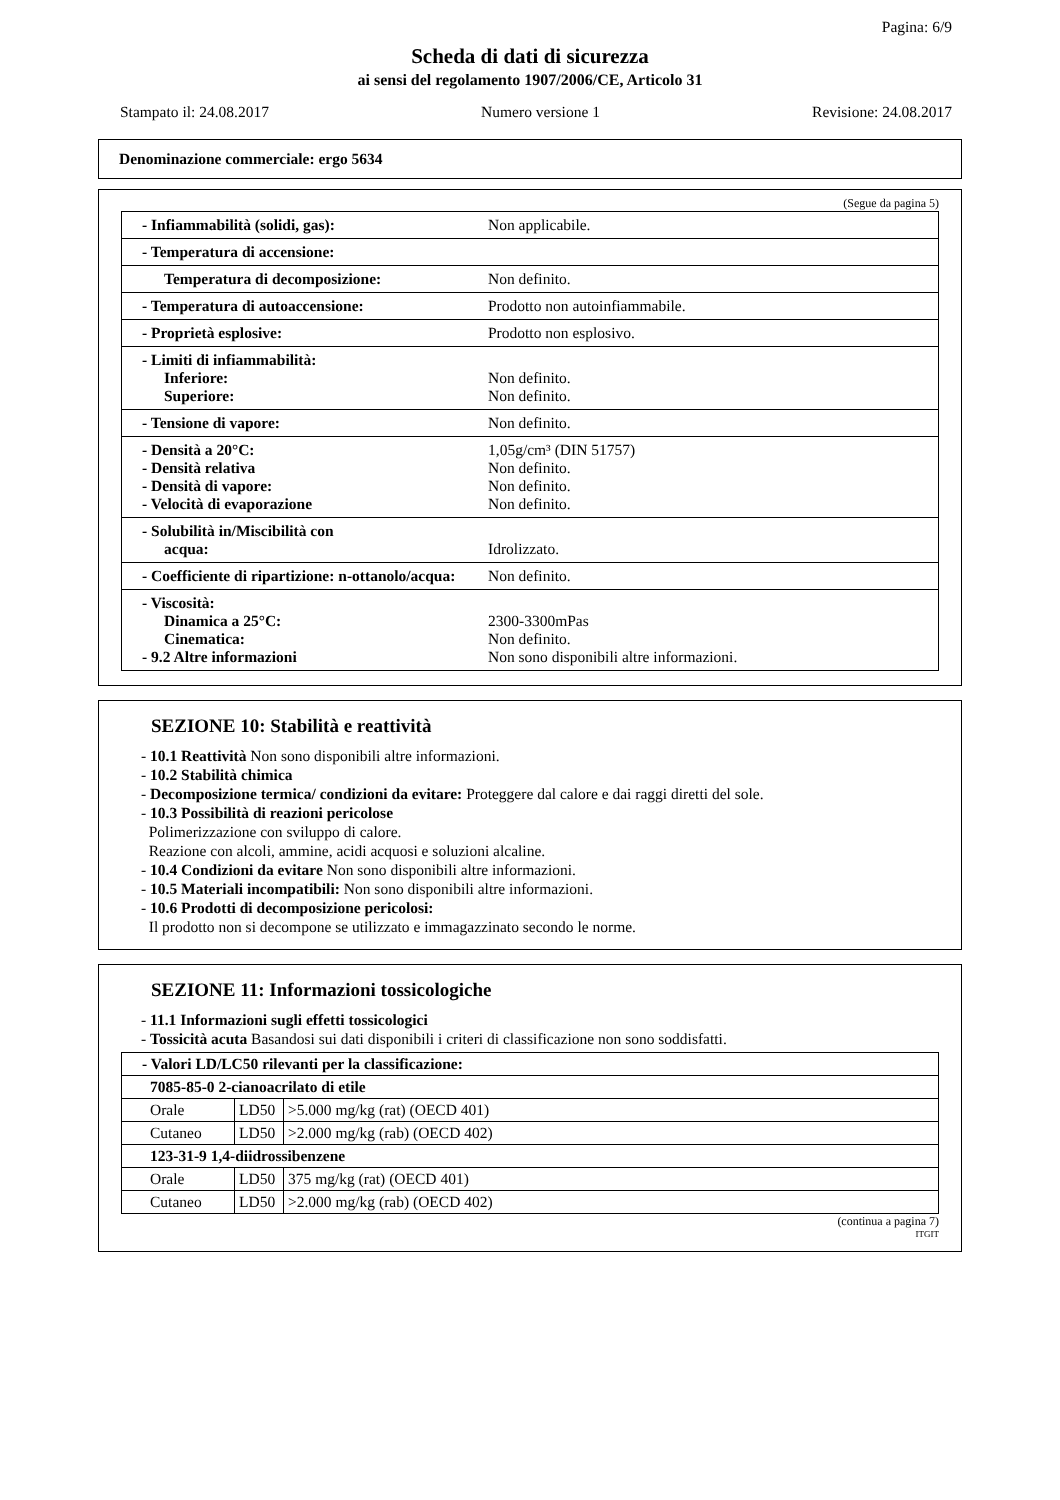Pagina: 6/9
Scheda di dati di sicurezza
ai sensi del regolamento 1907/2006/CE, Articolo 31
Stampato il: 24.08.2017 Numero versione 1 Revisione: 24.08.2017
Denominazione commerciale: ergo 5634
(Segue da pagina 5)
| - Infiammabilità (solidi, gas): | Non applicabile. |
| - Temperatura di accensione: | |
| Temperatura di decomposizione: | Non definito. |
| - Temperatura di autoaccensione: | Prodotto non autoinfiammabile. |
| - Proprietà esplosive: | Prodotto non esplosivo. |
| - Limiti di infiammabilità: Inferiore: Superiore: | Non definito. Non definito. |
| - Tensione di vapore: | Non definito. |
| - Densità a 20°C: - Densità relativa - Densità di vapore: - Velocità di evaporazione | 1,05g/cm³ (DIN 51757) Non definito. Non definito. Non definito. |
| - Solubilità in/Miscibilità con acqua: | Idrolizzato. |
| - Coefficiente di ripartizione: n-ottanolo/acqua: | Non definito. |
| - Viscosità: Dinamica a 25°C: Cinematica: - 9.2 Altre informazioni | 2300-3300mPas Non definito. Non sono disponibili altre informazioni. |
SEZIONE 10: Stabilità e reattività
- 10.1 Reattività Non sono disponibili altre informazioni.
- 10.2 Stabilità chimica
- Decomposizione termica/ condizioni da evitare: Proteggere dal calore e dai raggi diretti del sole.
- 10.3 Possibilità di reazioni pericolose
Polimerizzazione con sviluppo di calore.
Reazione con alcoli, ammine, acidi acquosi e soluzioni alcaline.
- 10.4 Condizioni da evitare Non sono disponibili altre informazioni.
- 10.5 Materiali incompatibili: Non sono disponibili altre informazioni.
- 10.6 Prodotti di decomposizione pericolosi:
Il prodotto non si decompone se utilizzato e immagazzinato secondo le norme.
SEZIONE 11: Informazioni tossicologiche
- 11.1 Informazioni sugli effetti tossicologici
- Tossicità acuta Basandosi sui dati disponibili i criteri di classificazione non sono soddisfatti.
| - Valori LD/LC50 rilevanti per la classificazione: | | |
| 7085-85-0 2-cianoacrilato di etile | | |
| Orale | LD50 | >5.000 mg/kg (rat) (OECD 401) |
| Cutaneo | LD50 | >2.000 mg/kg (rab) (OECD 402) |
| 123-31-9 1,4-diidrossibenzene | | |
| Orale | LD50 | 375 mg/kg (rat) (OECD 401) |
| Cutaneo | LD50 | >2.000 mg/kg (rab) (OECD 402) |
(continua a pagina 7)
ITGIT